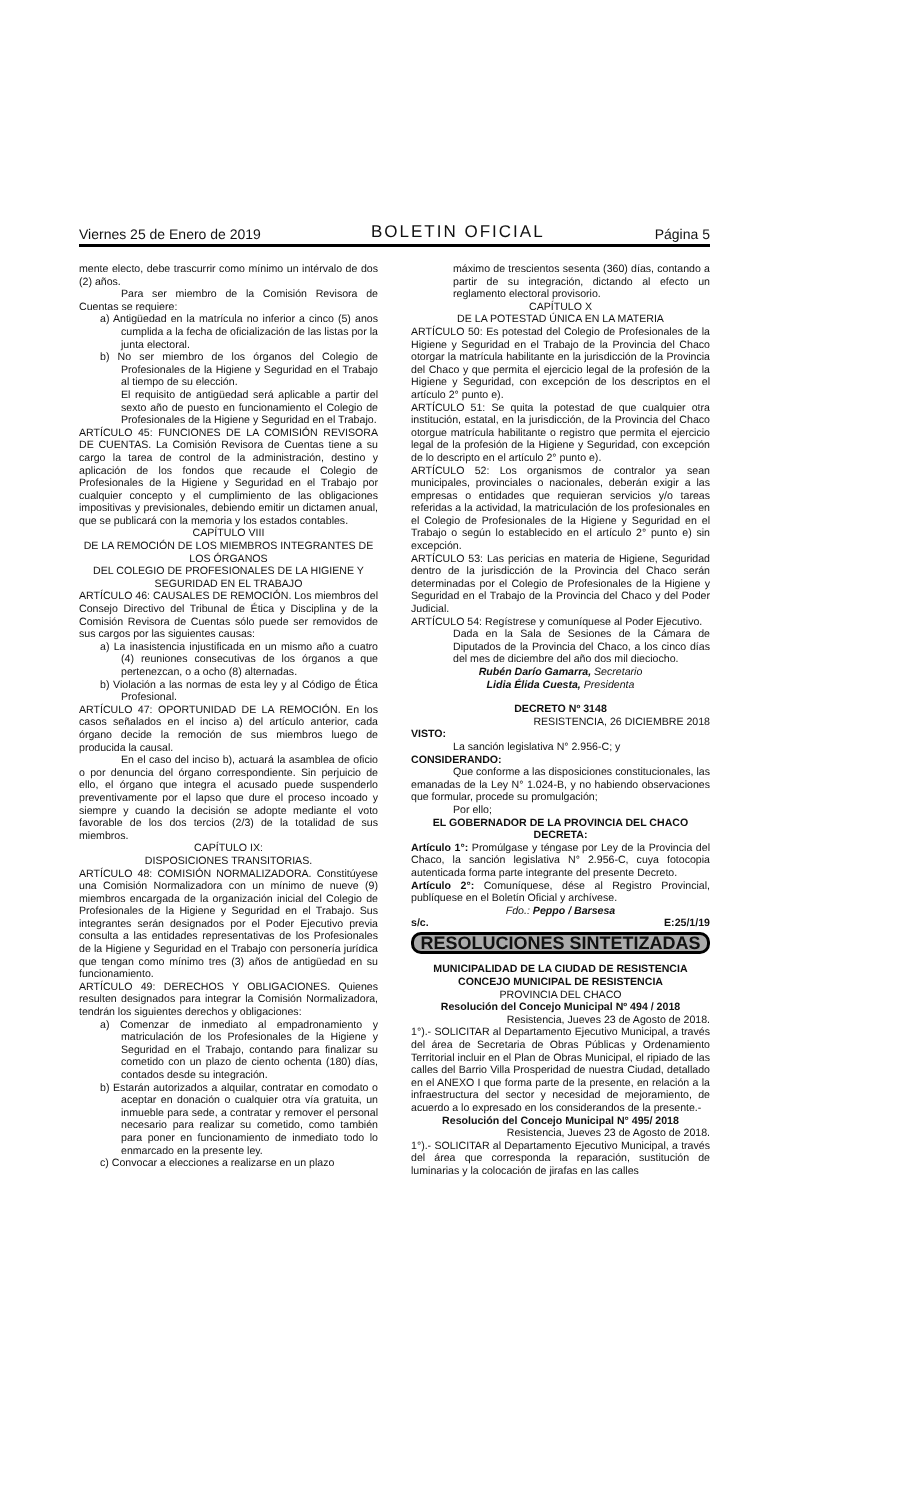Viernes 25 de Enero de 2019 BOLETIN OFICIAL Página 5
mente electo, debe trascurrir como mínimo un intérvalo de dos (2) años.
Para ser miembro de la Comisión Revisora de Cuentas se requiere:
a) Antigüedad en la matrícula no inferior a cinco (5) anos cumplida a la fecha de oficialización de las listas por la junta electoral.
b) No ser miembro de los órganos del Colegio de Profesionales de la Higiene y Seguridad en el Trabajo al tiempo de su elección.
El requisito de antigüedad será aplicable a partir del sexto año de puesto en funcionamiento el Colegio de Profesionales de la Higiene y Seguridad en el Trabajo.
ARTÍCULO 45: FUNCIONES DE LA COMISIÓN REVISORA DE CUENTAS. La Comisión Revisora de Cuentas tiene a su cargo la tarea de control de la administración, destino y aplicación de los fondos que recaude el Colegio de Profesionales de la Higiene y Seguridad en el Trabajo por cualquier concepto y el cumplimiento de las obligaciones impositivas y previsionales, debiendo emitir un dictamen anual, que se publicará con la memoria y los estados contables.
CAPÍTULO VIII
DE LA REMOCIÓN DE LOS MIEMBROS INTEGRANTES DE LOS ÓRGANOS
DEL COLEGIO DE PROFESIONALES DE LA HIGIENE Y SEGURIDAD EN EL TRABAJO
ARTÍCULO 46: CAUSALES DE REMOCIÓN. Los miembros del Consejo Directivo del Tribunal de Ética y Disciplina y de la Comisión Revisora de Cuentas sólo puede ser removidos de sus cargos por las siguientes causas:
a) La inasistencia injustificada en un mismo año a cuatro (4) reuniones consecutivas de los órganos a que pertenezcan, o a ocho (8) alternadas.
b) Violación a las normas de esta ley y al Código de Ética Profesional.
ARTÍCULO 47: OPORTUNIDAD DE LA REMOCIÓN. En los casos señalados en el inciso a) del artículo anterior, cada órgano decide la remoción de sus miembros luego de producida la causal.
En el caso del inciso b), actuará la asamblea de oficio o por denuncia del órgano correspondiente. Sin perjuicio de ello, el órgano que integra el acusado puede suspenderlo preventivamente por el lapso que dure el proceso incoado y siempre y cuando la decisión se adopte mediante el voto favorable de los dos tercios (2/3) de la totalidad de sus miembros.
CAPÍTULO IX:
DISPOSICIONES TRANSITORIAS.
ARTÍCULO 48: COMISIÓN NORMALIZADORA. Constitúyese una Comisión Normalizadora con un mínimo de nueve (9) miembros encargada de la organización inicial del Colegio de Profesionales de la Higiene y Seguridad en el Trabajo. Sus integrantes serán designados por el Poder Ejecutivo previa consulta a las entidades representativas de los Profesionales de la Higiene y Seguridad en el Trabajo con personería jurídica que tengan como mínimo tres (3) años de antigüedad en su funcionamiento.
ARTÍCULO 49: DERECHOS Y OBLIGACIONES. Quienes resulten designados para integrar la Comisión Normalizadora, tendrán los siguientes derechos y obligaciones:
a) Comenzar de inmediato al empadronamiento y matriculación de los Profesionales de la Higiene y Seguridad en el Trabajo, contando para finalizar su cometido con un plazo de ciento ochenta (180) días, contados desde su integración.
b) Estarán autorizados a alquilar, contratar en comodato o aceptar en donación o cualquier otra vía gratuita, un inmueble para sede, a contratar y remover el personal necesario para realizar su cometido, como también para poner en funcionamiento de inmediato todo lo enmarcado en la presente ley.
c) Convocar a elecciones a realizarse en un plazo
máximo de trescientos sesenta (360) días, contando a partir de su integración, dictando al efecto un reglamento electoral provisorio.
CAPÍTULO X
DE LA POTESTAD ÚNICA EN LA MATERIA
ARTÍCULO 50: Es potestad del Colegio de Profesionales de la Higiene y Seguridad en el Trabajo de la Provincia del Chaco otorgar la matrícula habilitante en la jurisdicción de la Provincia del Chaco y que permita el ejercicio legal de la profesión de la Higiene y Seguridad, con excepción de los descriptos en el artículo 2° punto e).
ARTÍCULO 51: Se quita la potestad de que cualquier otra institución, estatal, en la jurisdicción, de la Provincia del Chaco otorgue matrícula habilitante o registro que permita el ejercicio legal de la profesión de la Higiene y Seguridad, con excepción de lo descripto en el artículo 2° punto e).
ARTÍCULO 52: Los organismos de contralor ya sean municipales, provinciales o nacionales, deberán exigir a las empresas o entidades que requieran servicios y/o tareas referidas a la actividad, la matriculación de los profesionales en el Colegio de Profesionales de la Higiene y Seguridad en el Trabajo o según lo establecido en el artículo 2° punto e) sin excepción.
ARTÍCULO 53: Las pericias en materia de Higiene, Seguridad dentro de la jurisdicción de la Provincia del Chaco serán determinadas por el Colegio de Profesionales de la Higiene y Seguridad en el Trabajo de la Provincia del Chaco y del Poder Judicial.
ARTÍCULO 54: Regístrese y comuníquese al Poder Ejecutivo.
Dada en la Sala de Sesiones de la Cámara de Diputados de la Provincia del Chaco, a los cinco días del mes de diciembre del año dos mil dieciocho.
Rubén Darío Gamarra, Secretario
Lidia Élida Cuesta, Presidenta
DECRETO Nº 3148
RESISTENCIA, 26 DICIEMBRE 2018
VISTO:
La sanción legislativa N° 2.956-C; y
CONSIDERANDO:
Que conforme a las disposiciones constitucionales, las emanadas de la Ley N° 1.024-B, y no habiendo observaciones que formular, procede su promulgación;
Por ello;
EL GOBERNADOR DE LA PROVINCIA DEL CHACO
DECRETA:
Artículo 1°: Promúlgase y téngase por Ley de la Provincia del Chaco, la sanción legislativa N° 2.956-C, cuya fotocopia autenticada forma parte integrante del presente Decreto.
Artículo 2°: Comuníquese, dése al Registro Provincial, publíquese en el Boletín Oficial y archívese.
Fdo.: Peppo / Barsesa
s/c. E:25/1/19
RESOLUCIONES SINTETIZADAS
MUNICIPALIDAD DE LA CIUDAD DE RESISTENCIA
CONCEJO MUNICIPAL DE RESISTENCIA
PROVINCIA DEL CHACO
Resolución del Concejo Municipal Nº 494 / 2018
Resistencia, Jueves 23 de Agosto de 2018.
1°).- SOLICITAR al Departamento Ejecutivo Municipal, a través del área de Secretaria de Obras Públicas y Ordenamiento Territorial incluir en el Plan de Obras Municipal, el ripiado de las calles del Barrio Villa Prosperidad de nuestra Ciudad, detallado en el ANEXO I que forma parte de la presente, en relación a la infraestructura del sector y necesidad de mejoramiento, de acuerdo a lo expresado en los considerandos de la presente.-
Resolución del Concejo Municipal N° 495/ 2018
Resistencia, Jueves 23 de Agosto de 2018.
1°).- SOLICITAR al Departamento Ejecutivo Municipal, a través del área que corresponda la reparación, sustitución de luminarias y la colocación de jirafas en las calles